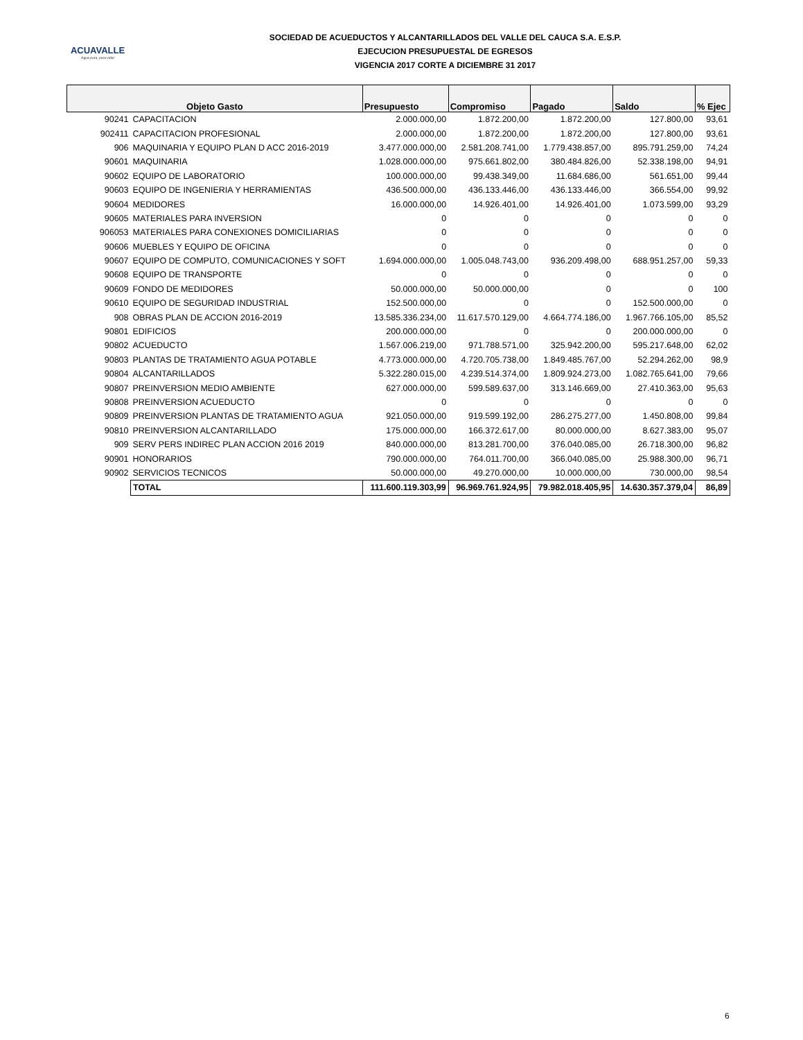ACUAVALLE
Agua pura, pura vida!
SOCIEDAD DE ACUEDUCTOS Y ALCANTARILLADOS DEL VALLE DEL CAUCA S.A. E.S.P.
EJECUCION PRESUPUESTAL DE EGRESOS
VIGENCIA 2017 CORTE A DICIEMBRE 31 2017
| Objeto Gasto | | Presupuesto | Compromiso | Pagado | Saldo | % Ejec |
| --- | --- | --- | --- | --- | --- | --- |
| 90241 | CAPACITACION | 2.000.000,00 | 1.872.200,00 | 1.872.200,00 | 127.800,00 | 93,61 |
| 902411 | CAPACITACION PROFESIONAL | 2.000.000,00 | 1.872.200,00 | 1.872.200,00 | 127.800,00 | 93,61 |
| 906 | MAQUINARIA Y EQUIPO PLAN D ACC 2016-2019 | 3.477.000.000,00 | 2.581.208.741,00 | 1.779.438.857,00 | 895.791.259,00 | 74,24 |
| 90601 | MAQUINARIA | 1.028.000.000,00 | 975.661.802,00 | 380.484.826,00 | 52.338.198,00 | 94,91 |
| 90602 | EQUIPO DE LABORATORIO | 100.000.000,00 | 99.438.349,00 | 11.684.686,00 | 561.651,00 | 99,44 |
| 90603 | EQUIPO DE INGENIERIA Y HERRAMIENTAS | 436.500.000,00 | 436.133.446,00 | 436.133.446,00 | 366.554,00 | 99,92 |
| 90604 | MEDIDORES | 16.000.000,00 | 14.926.401,00 | 14.926.401,00 | 1.073.599,00 | 93,29 |
| 90605 | MATERIALES PARA INVERSION | 0 | 0 | 0 | 0 | 0 |
| 906053 | MATERIALES PARA CONEXIONES DOMICILIARIAS | 0 | 0 | 0 | 0 | 0 |
| 90606 | MUEBLES Y EQUIPO DE OFICINA | 0 | 0 | 0 | 0 | 0 |
| 90607 | EQUIPO DE COMPUTO, COMUNICACIONES Y SOFT | 1.694.000.000,00 | 1.005.048.743,00 | 936.209.498,00 | 688.951.257,00 | 59,33 |
| 90608 | EQUIPO DE TRANSPORTE | 0 | 0 | 0 | 0 | 0 |
| 90609 | FONDO DE MEDIDORES | 50.000.000,00 | 50.000.000,00 | 0 | 0 | 100 |
| 90610 | EQUIPO DE SEGURIDAD INDUSTRIAL | 152.500.000,00 | 0 | 0 | 152.500.000,00 | 0 |
| 908 | OBRAS PLAN DE ACCION 2016-2019 | 13.585.336.234,00 | 11.617.570.129,00 | 4.664.774.186,00 | 1.967.766.105,00 | 85,52 |
| 90801 | EDIFICIOS | 200.000.000,00 | 0 | 0 | 200.000.000,00 | 0 |
| 90802 | ACUEDUCTO | 1.567.006.219,00 | 971.788.571,00 | 325.942.200,00 | 595.217.648,00 | 62,02 |
| 90803 | PLANTAS DE TRATAMIENTO AGUA POTABLE | 4.773.000.000,00 | 4.720.705.738,00 | 1.849.485.767,00 | 52.294.262,00 | 98,9 |
| 90804 | ALCANTARILLADOS | 5.322.280.015,00 | 4.239.514.374,00 | 1.809.924.273,00 | 1.082.765.641,00 | 79,66 |
| 90807 | PREINVERSION MEDIO AMBIENTE | 627.000.000,00 | 599.589.637,00 | 313.146.669,00 | 27.410.363,00 | 95,63 |
| 90808 | PREINVERSION ACUEDUCTO | 0 | 0 | 0 | 0 | 0 |
| 90809 | PREINVERSION PLANTAS DE TRATAMIENTO AGUA | 921.050.000,00 | 919.599.192,00 | 286.275.277,00 | 1.450.808,00 | 99,84 |
| 90810 | PREINVERSION ALCANTARILLADO | 175.000.000,00 | 166.372.617,00 | 80.000.000,00 | 8.627.383,00 | 95,07 |
| 909 | SERV PERS INDIREC PLAN ACCION 2016 2019 | 840.000.000,00 | 813.281.700,00 | 376.040.085,00 | 26.718.300,00 | 96,82 |
| 90901 | HONORARIOS | 790.000.000,00 | 764.011.700,00 | 366.040.085,00 | 25.988.300,00 | 96,71 |
| 90902 | SERVICIOS TECNICOS | 50.000.000,00 | 49.270.000,00 | 10.000.000,00 | 730.000,00 | 98,54 |
| | TOTAL | 111.600.119.303,99 | 96.969.761.924,95 | 79.982.018.405,95 | 14.630.357.379,04 | 86,89 |
6